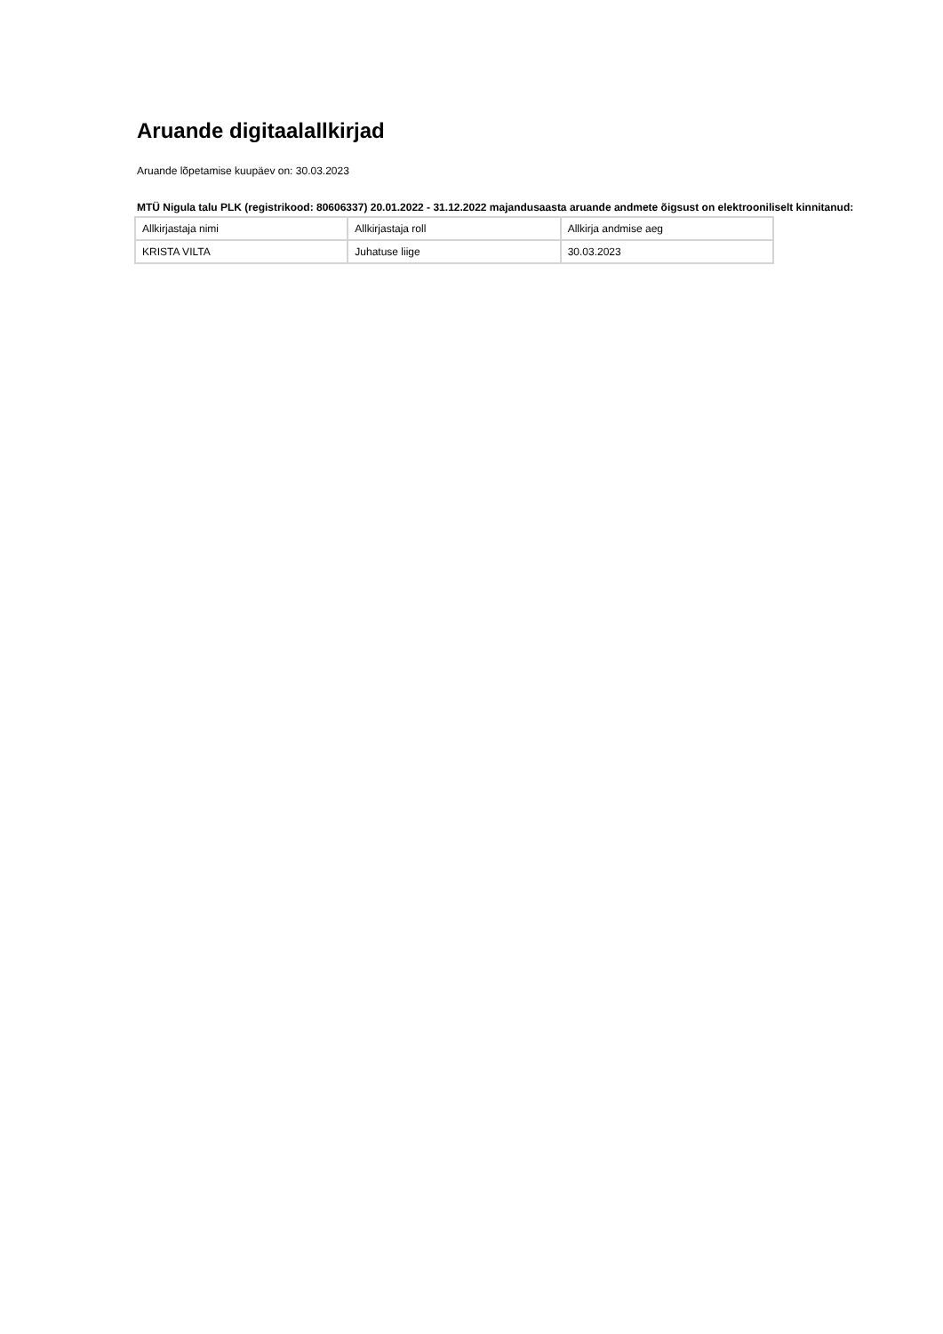Aruande digitaalallkirjad
Aruande lõpetamise kuupäev on: 30.03.2023
MTÜ Nigula talu PLK (registrikood: 80606337) 20.01.2022 - 31.12.2022 majandusaasta aruande andmete õigsust on elektrooniliselt kinnitanud:
| Allkirjastaja nimi | Allkirjastaja roll | Allkirja andmise aeg |
| KRISTA VILTA | Juhatuse liige | 30.03.2023 |